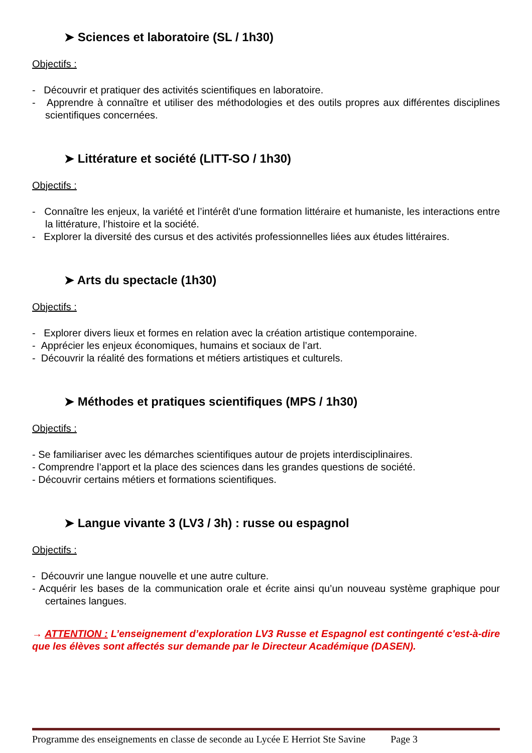➤ Sciences et laboratoire (SL / 1h30)
Objectifs :
- Découvrir et pratiquer des activités scientifiques en laboratoire.
- Apprendre à connaître et utiliser des méthodologies et des outils propres aux différentes disciplines scientifiques concernées.
➤ Littérature et société (LITT-SO / 1h30)
Objectifs :
- Connaître les enjeux, la variété et l’intérêt d'une formation littéraire et humaniste, les interactions entre la littérature, l’histoire et la société.
- Explorer la diversité des cursus et des activités professionnelles liées aux études littéraires.
➤ Arts du spectacle (1h30)
Objectifs :
- Explorer divers lieux et formes en relation avec la création artistique contemporaine.
- Apprécier les enjeux économiques, humains et sociaux de l’art.
- Découvrir la réalité des formations et métiers artistiques et culturels.
➤ Méthodes et pratiques scientifiques (MPS / 1h30)
Objectifs :
- Se familiariser avec les démarches scientifiques autour de projets interdisciplinaires.
- Comprendre l’apport et la place des sciences dans les grandes questions de société.
- Découvrir certains métiers et formations scientifiques.
➤ Langue vivante 3 (LV3 / 3h) : russe ou espagnol
Objectifs :
- Découvrir une langue nouvelle et une autre culture.
- Acquérir les bases de la communication orale et écrite ainsi qu’un nouveau système graphique pour certaines langues.
→ ATTENTION : L’enseignement d’exploration LV3 Russe et Espagnol est contingenté c'est-à-dire que les élèves sont affectés sur demande par le Directeur Académique (DASEN).
Programme des enseignements en classe de seconde au Lycée E Herriot Ste Savine Page 3